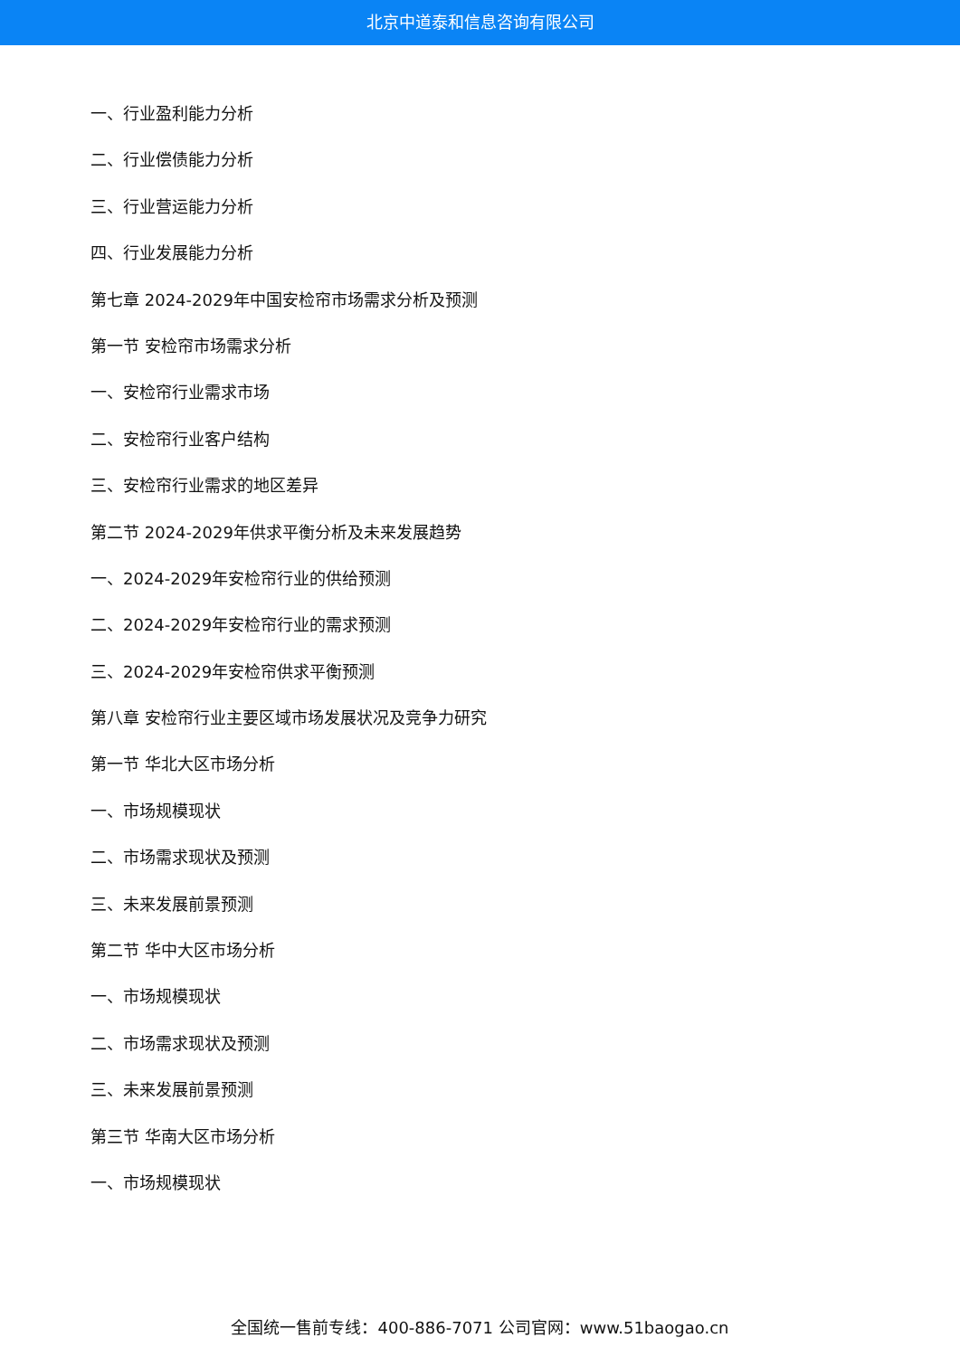北京中道泰和信息咨询有限公司
一、行业盈利能力分析
二、行业偿债能力分析
三、行业营运能力分析
四、行业发展能力分析
第七章 2024-2029年中国安检帘市场需求分析及预测
第一节 安检帘市场需求分析
一、安检帘行业需求市场
二、安检帘行业客户结构
三、安检帘行业需求的地区差异
第二节 2024-2029年供求平衡分析及未来发展趋势
一、2024-2029年安检帘行业的供给预测
二、2024-2029年安检帘行业的需求预测
三、2024-2029年安检帘供求平衡预测
第八章 安检帘行业主要区域市场发展状况及竞争力研究
第一节 华北大区市场分析
一、市场规模现状
二、市场需求现状及预测
三、未来发展前景预测
第二节 华中大区市场分析
一、市场规模现状
二、市场需求现状及预测
三、未来发展前景预测
第三节 华南大区市场分析
一、市场规模现状
全国统一售前专线：400-886-7071 公司官网：www.51baogao.cn